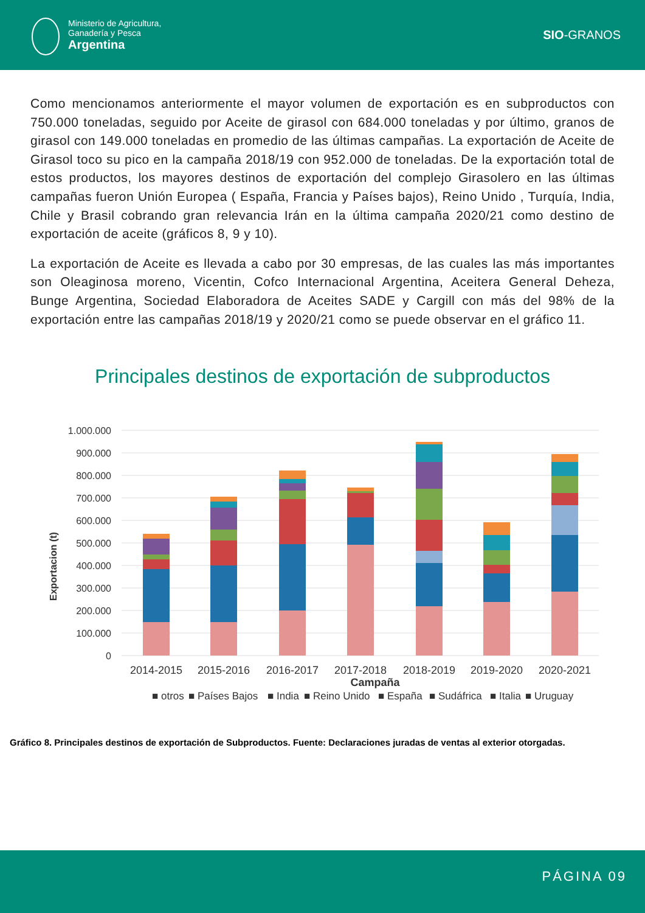Ministerio de Agricultura,
Ganadería y Pesca
Argentina
SIO-GRANOS
Como mencionamos anteriormente el mayor volumen de exportación es en subproductos con 750.000 toneladas, seguido por Aceite de girasol con 684.000 toneladas y por último, granos de girasol con 149.000 toneladas en promedio de las últimas campañas. La exportación de Aceite de Girasol toco su pico en la campaña 2018/19 con 952.000 de toneladas. De la exportación total de estos productos, los mayores destinos de exportación del complejo Girasolero en las últimas campañas fueron Unión Europea ( España, Francia y Países bajos), Reino Unido , Turquía, India, Chile y Brasil cobrando gran relevancia Irán en la última campaña 2020/21 como destino de exportación de aceite (gráficos 8, 9 y 10).
La exportación de Aceite es llevada a cabo por 30 empresas, de las cuales las más importantes son Oleaginosa moreno, Vicentin, Cofco Internacional Argentina, Aceitera General Deheza, Bunge Argentina, Sociedad Elaboradora de Aceites SADE y Cargill con más del 98% de la exportación entre las campañas 2018/19 y 2020/21 como se puede observar en el gráfico 11.
Principales destinos de exportación de subproductos
1.000.000
900.000
800.000
700.000
600.000
500.000
400.000
300.000
200.000
100.000
0
Exportacion (t)
2014-2015
2015-2016
2016-2017
2017-2018
2018-2019
2019-2020
2020-2021
Campaña
■ otros
■ Países Bajos
■ India
■ Reino Unido
■ España
■ Sudáfrica
■ Italia
■ Uruguay
Gráfico 8. Principales destinos de exportación de Subproductos. Fuente: Declaraciones juradas de ventas al exterior otorgadas.
PÁGINA 09